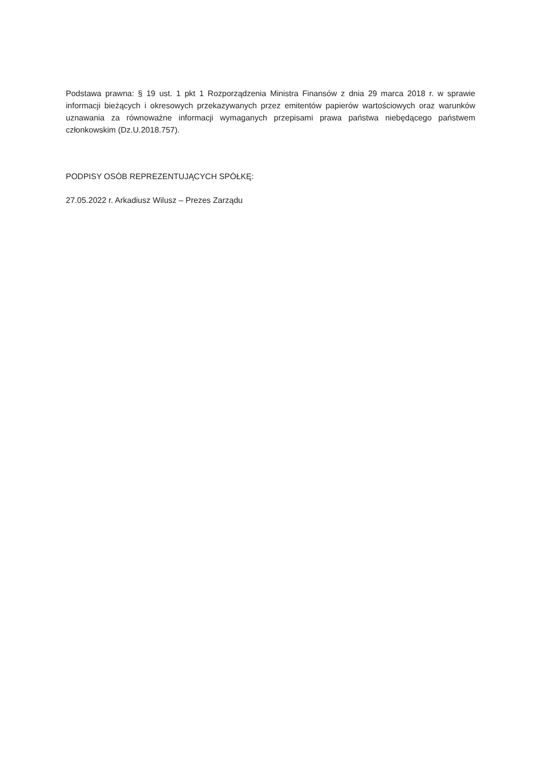Podstawa prawna: § 19 ust. 1 pkt 1 Rozporządzenia Ministra Finansów z dnia 29 marca 2018 r. w sprawie informacji bieżących i okresowych przekazywanych przez emitentów papierów wartościowych oraz warunków uznawania za równoważne informacji wymaganych przepisami prawa państwa niebędącego państwem członkowskim (Dz.U.2018.757).
PODPISY OSÓB REPREZENTUJĄCYCH SPÓŁKĘ:
27.05.2022 r. Arkadiusz Wilusz – Prezes Zarządu